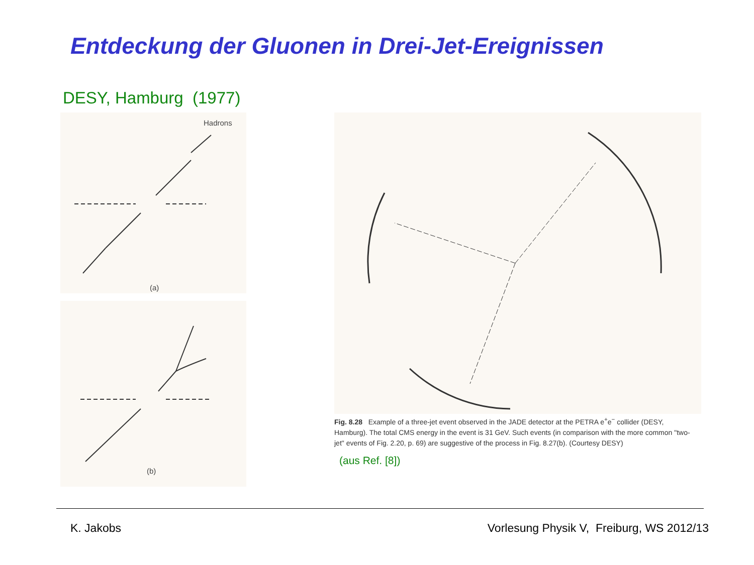Entdeckung der Gluonen in Drei-Jet-Ereignissen
DESY, Hamburg (1977)
Hadrons
(a)
(b)
Fig. 8.28 Example of a three-jet event observed in the JADE detector at the PETRA e<sup>+</sup>e<sup>−</sup> collider (DESY, Hamburg). The total CMS energy in the event is 31 GeV. Such events (in comparison with the more common "two-jet" events of Fig. 2.20, p. 69) are suggestive of the process in Fig. 8.27(b). (Courtesy DESY)
(aus Ref. [8])
K. Jakobs Vorlesung Physik V, Freiburg, WS 2012/13